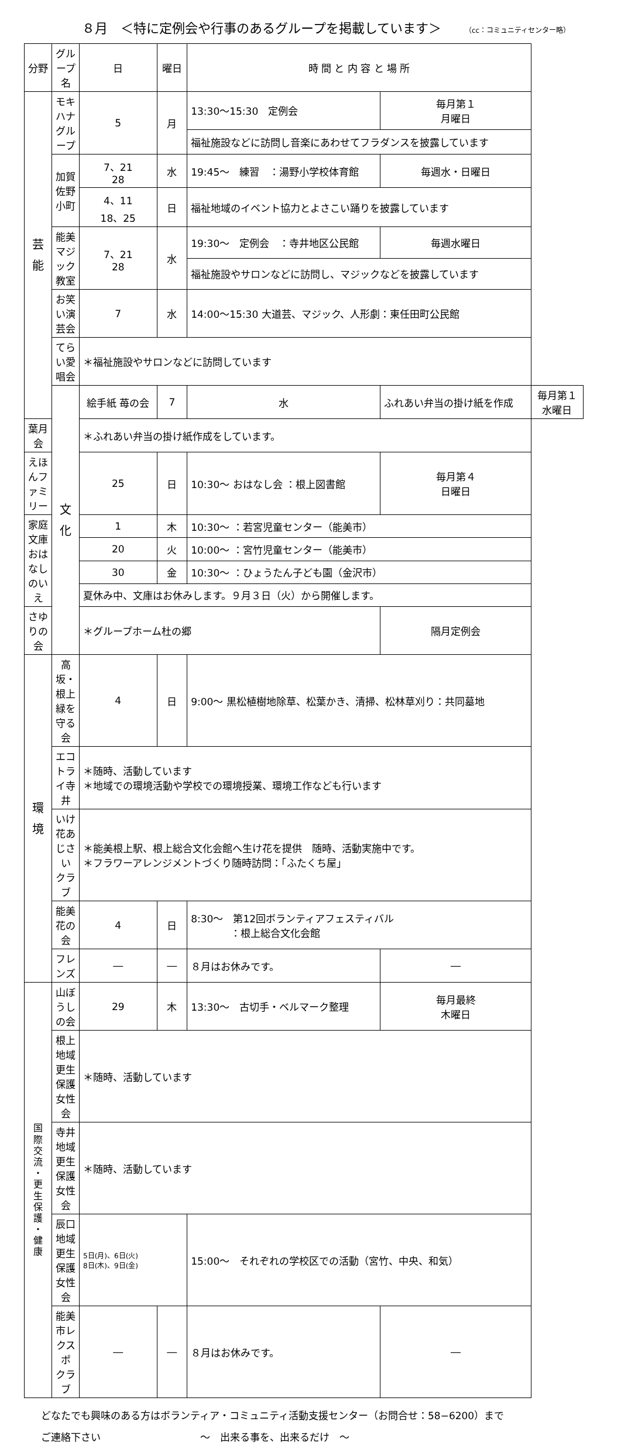８月　＜特に定例会や行事のあるグループを掲載しています＞ （cc：コミュニティセンター略）
| 分野 | グループ名 | 日 | 曜日 | 時 間 と 内 容 と 場 所 | | |
| --- | --- | --- | --- | --- | --- | --- |
| 芸 能 | モキハナグループ | 5 | 月 | 13:30〜15:30 定例会 | 毎月第１ 月曜日 | |
| | | | | 福祉施設などに訪問し音楽にあわせてフラダンスを披露しています | | |
| | 加賀佐野小町 | 7、21 28 | 水 | 19:45〜 練習 ：湯野小学校体育館 | 毎週水・日曜日 | |
| | | 4、11 18、25 | 日 | 福祉地域のイベント協力とよさこい踊りを披露しています | | |
| | 能美マジック 教室 | 7、21 28 | 水 | 19:30〜 定例会 ：寺井地区公民館 | 毎週水曜日 | |
| | | | | 福祉施設やサロンなどに訪問し、マジックなどを披露しています | | |
| | お笑い演芸会 | 7 | 水 | 14:00〜15:30 大道芸、マジック、人形劇：東任田町公民館 | | |
| | てらい愛唱会 | ＊福祉施設やサロンなどに訪問しています | | | | |
| | 文 化 | 絵手紙 苺の会 | 7 | 水 | ふれあい弁当の掛け紙を作成 | 毎月第１ 水曜日 |
| 葉月会 | | ＊ふれあい弁当の掛け紙作成をしています。 | | | | |
| えほんファミリー | | 25 | 日 | 10:30〜 おはなし会 ：根上図書館 | 毎月第４ 日曜日 | |
| 家庭文庫 おはなしのいえ | | 1 | 木 | 10:30〜 ：若宮児童センター（能美市） | | |
| | | 20 | 火 | 10:00〜 ：宮竹児童センター（能美市） | | |
| | | 30 | 金 | 10:30〜 ：ひょうたん子ども園（金沢市） | | |
| | | 夏休み中、文庫はお休みします。９月３日（火）から開催します。 | | | | |
| さゆりの会 | | ＊グループホーム杜の郷 | | | 隔月定例会 | |
| 環 境 | 高坂・根上緑を 守る会 | 4 | 日 | 9:00〜 黒松植樹地除草、松葉かき、清掃、松林草刈り：共同墓地 | | |
| | エコトライ寺井 | ＊随時、活動しています ＊地域での環境活動や学校での環境授業、環境工作なども行います | | | | |
| | いけ花あじさい クラブ | ＊能美根上駅、根上総合文化会館へ生け花を提供 随時、活動実施中です。 ＊フラワーアレンジメントづくり随時訪問：「ふたくち屋」 | | | | |
| | 能美花の会 | 4 | 日 | 8:30〜 第12回ボランティアフェスティバル ：根上総合文化会館 | | |
| | フレンズ | ― | ― | ８月はお休みです。 | ― | |
| 国 際 交 流 ・ 更 生 保 護 ・ 健 康 | 山ぼうしの会 | 29 | 木 | 13:30〜 古切手・ベルマーク整理 | 毎月最終 木曜日 | |
| | 根上地域更生保護 女性会 | ＊随時、活動しています | | | | |
| | 寺井地域更生保護 女性会 | ＊随時、活動しています | | | | |
| | 辰口地域更生保護 女性会 | 5日(月)、6日(火) 8日(木)、9日(金) | | 15:00〜 それぞれの学校区での活動（宮竹、中央、和気） | | |
| | 能美市レクスポ クラブ | ― | ― | ８月はお休みです。 | ― | |
どなたでも興味のある方はボランティア・コミュニティ活動支援センター（お問合せ：58−6200）まで
ご連絡下さい　　　　　　　　　　〜　出来る事を、出来るだけ　〜